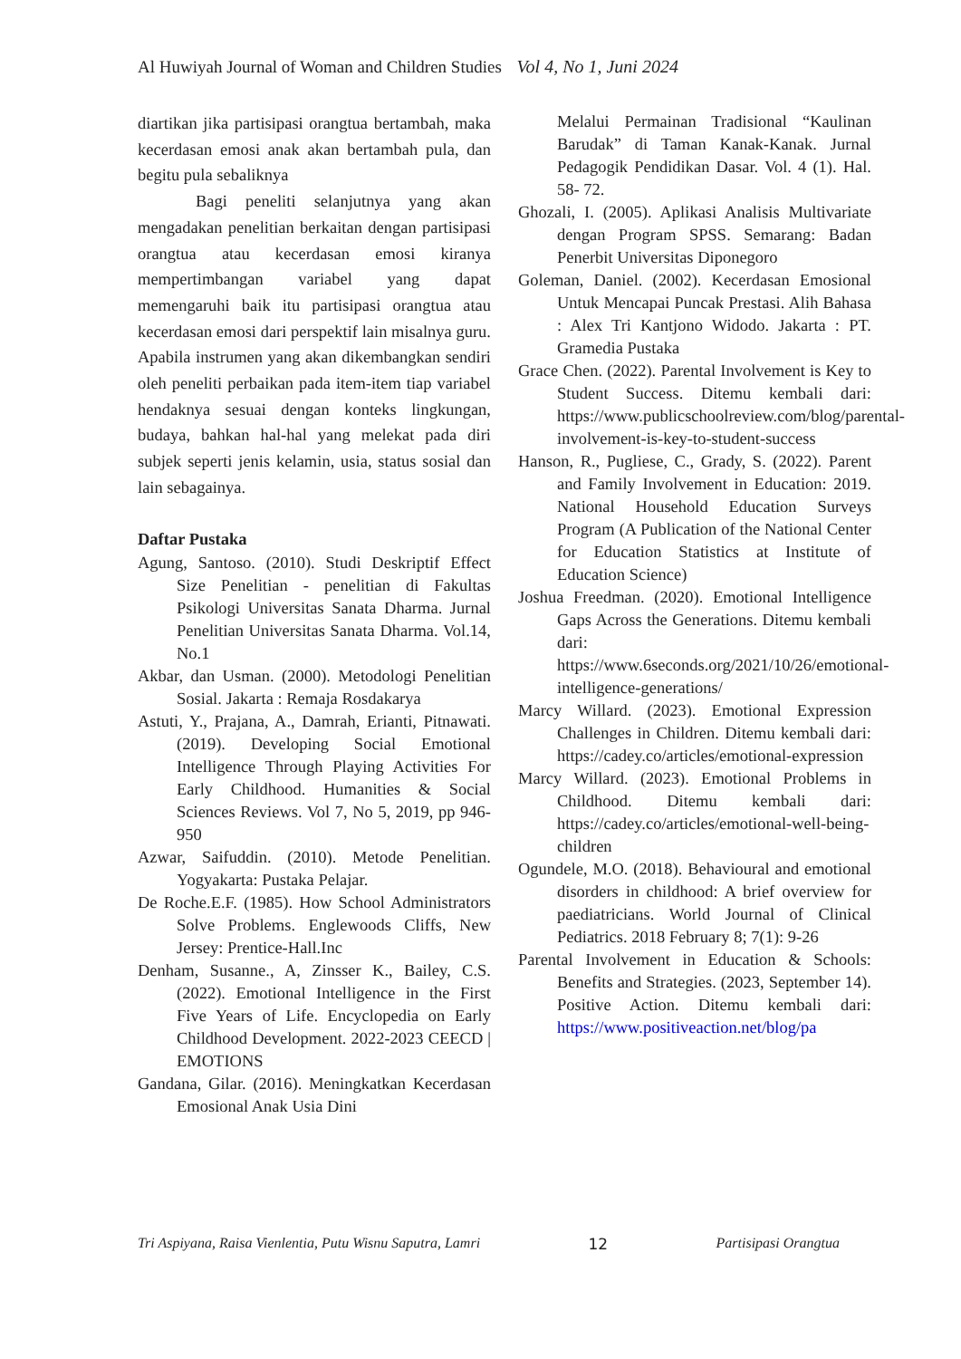Al Huwiyah Journal of Woman and Children Studies Vol 4, No 1, Juni 2024
diartikan jika partisipasi orangtua bertambah, maka kecerdasan emosi anak akan bertambah pula, dan begitu pula sebaliknya
Bagi peneliti selanjutnya yang akan mengadakan penelitian berkaitan dengan partisipasi orangtua atau kecerdasan emosi kiranya mempertimbangan variabel yang dapat memengaruhi baik itu partisipasi orangtua atau kecerdasan emosi dari perspektif lain misalnya guru. Apabila instrumen yang akan dikembangkan sendiri oleh peneliti perbaikan pada item-item tiap variabel hendaknya sesuai dengan konteks lingkungan, budaya, bahkan hal-hal yang melekat pada diri subjek seperti jenis kelamin, usia, status sosial dan lain sebagainya.
Daftar Pustaka
Agung, Santoso. (2010). Studi Deskriptif Effect Size Penelitian - penelitian di Fakultas Psikologi Universitas Sanata Dharma. Jurnal Penelitian Universitas Sanata Dharma. Vol.14, No.1
Akbar, dan Usman. (2000). Metodologi Penelitian Sosial. Jakarta : Remaja Rosdakarya
Astuti, Y., Prajana, A., Damrah, Erianti, Pitnawati. (2019). Developing Social Emotional Intelligence Through Playing Activities For Early Childhood. Humanities & Social Sciences Reviews. Vol 7, No 5, 2019, pp 946-950
Azwar, Saifuddin. (2010). Metode Penelitian. Yogyakarta: Pustaka Pelajar.
De Roche.E.F. (1985). How School Administrators Solve Problems. Englewoods Cliffs, New Jersey: Prentice-Hall.Inc
Denham, Susanne., A, Zinsser K., Bailey, C.S. (2022). Emotional Intelligence in the First Five Years of Life. Encyclopedia on Early Childhood Development. 2022-2023 CEECD | EMOTIONS
Gandana, Gilar. (2016). Meningkatkan Kecerdasan Emosional Anak Usia Dini
Melalui Permainan Tradisional “Kaulinan Barudak” di Taman Kanak-Kanak. Jurnal Pedagogik Pendidikan Dasar. Vol. 4 (1). Hal. 58- 72.
Ghozali, I. (2005). Aplikasi Analisis Multivariate dengan Program SPSS. Semarang: Badan Penerbit Universitas Diponegoro
Goleman, Daniel. (2002). Kecerdasan Emosional Untuk Mencapai Puncak Prestasi. Alih Bahasa : Alex Tri Kantjono Widodo. Jakarta : PT. Gramedia Pustaka
Grace Chen. (2022). Parental Involvement is Key to Student Success. Ditemu kembali dari: https://www.publicschoolreview.com/blog/parental-involvement-is-key-to-student-success
Hanson, R., Pugliese, C., Grady, S. (2022). Parent and Family Involvement in Education: 2019. National Household Education Surveys Program (A Publication of the National Center for Education Statistics at Institute of Education Science)
Joshua Freedman. (2020). Emotional Intelligence Gaps Across the Generations. Ditemu kembali dari: https://www.6seconds.org/2021/10/26/emotional-intelligence-generations/
Marcy Willard. (2023). Emotional Expression Challenges in Children. Ditemu kembali dari: https://cadey.co/articles/emotional-expression
Marcy Willard. (2023). Emotional Problems in Childhood. Ditemu kembali dari: https://cadey.co/articles/emotional-well-being-children
Ogundele, M.O. (2018). Behavioural and emotional disorders in childhood: A brief overview for paediatricians. World Journal of Clinical Pediatrics. 2018 February 8; 7(1): 9-26
Parental Involvement in Education & Schools: Benefits and Strategies. (2023, September 14). Positive Action. Ditemu kembali dari: https://www.positiveaction.net/blog/pa
Tri Aspiyana, Raisa Vienlentia, Putu Wisnu Saputra, Lamri 12 Partisipasi Orangtua